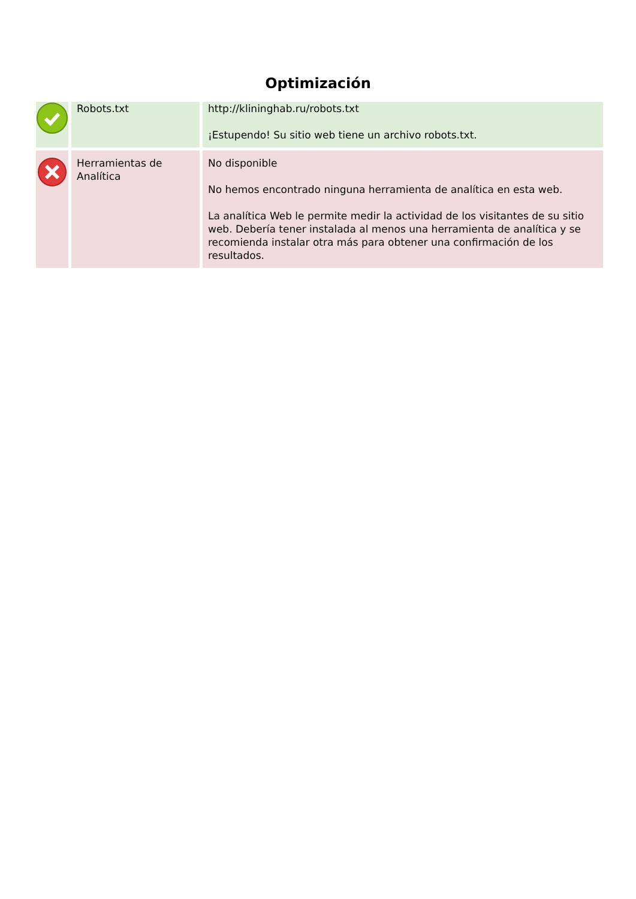Optimización
| | Robots.txt | http://klininghab.ru/robots.txt ¡Estupendo! Su sitio web tiene un archivo robots.txt. |
| | Herramientas de Analítica | No disponible No hemos encontrado ninguna herramienta de analítica en esta web. La analítica Web le permite medir la actividad de los visitantes de su sitio web. Debería tener instalada al menos una herramienta de analítica y se recomienda instalar otra más para obtener una confirmación de los resultados. |